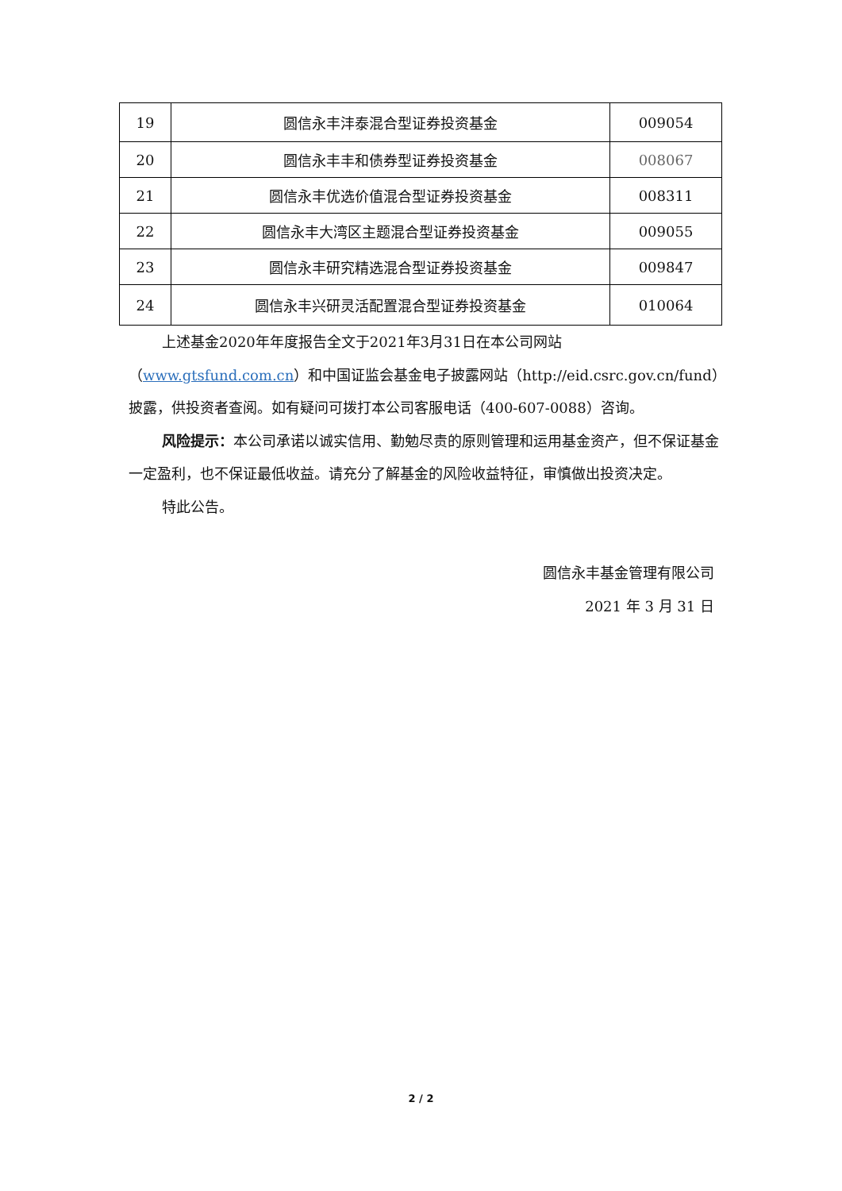| 19 | 圆信永丰沣泰混合型证券投资基金 | 009054 |
| 20 | 圆信永丰丰和债券型证券投资基金 | 008067 |
| 21 | 圆信永丰优选价值混合型证券投资基金 | 008311 |
| 22 | 圆信永丰大湾区主题混合型证券投资基金 | 009055 |
| 23 | 圆信永丰研究精选混合型证券投资基金 | 009847 |
| 24 | 圆信永丰兴研灵活配置混合型证券投资基金 | 010064 |
上述基金2020年年度报告全文于2021年3月31日在本公司网站（www.gtsfund.com.cn）和中国证监会基金电子披露网站（http://eid.csrc.gov.cn/fund）披露，供投资者查阅。如有疑问可拨打本公司客服电话（400-607-0088）咨询。
风险提示：本公司承诺以诚实信用、勤勉尽责的原则管理和运用基金资产，但不保证基金一定盈利，也不保证最低收益。请充分了解基金的风险收益特征，审慎做出投资决定。
特此公告。
圆信永丰基金管理有限公司
2021 年 3 月 31 日
2 / 2